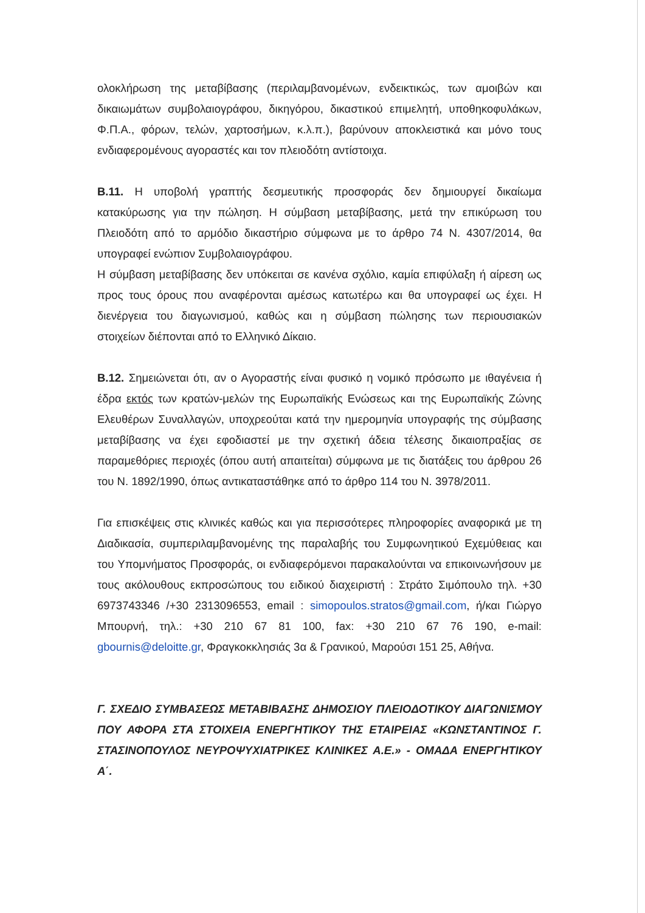ολοκλήρωση της μεταβίβασης (περιλαμβανομένων, ενδεικτικώς, των αμοιβών και δικαιωμάτων συμβολαιογράφου, δικηγόρου, δικαστικού επιμελητή, υποθηκοφυλάκων, Φ.Π.Α., φόρων, τελών, χαρτοσήμων, κ.λ.π.), βαρύνουν αποκλειστικά και μόνο τους ενδιαφερομένους αγοραστές και τον πλειοδότη αντίστοιχα.
Β.11. Η υποβολή γραπτής δεσμευτικής προσφοράς δεν δημιουργεί δικαίωμα κατακύρωσης για την πώληση. Η σύμβαση μεταβίβασης, μετά την επικύρωση του Πλειοδότη από το αρμόδιο δικαστήριο σύμφωνα με το άρθρο 74 Ν. 4307/2014, θα υπογραφεί ενώπιον Συμβολαιογράφου.
Η σύμβαση μεταβίβασης δεν υπόκειται σε κανένα σχόλιο, καμία επιφύλαξη ή αίρεση ως προς τους όρους που αναφέρονται αμέσως κατωτέρω και θα υπογραφεί ως έχει. Η διενέργεια του διαγωνισμού, καθώς και η σύμβαση πώλησης των περιουσιακών στοιχείων διέπονται από το Ελληνικό Δίκαιο.
Β.12. Σημειώνεται ότι, αν ο Αγοραστής είναι φυσικό η νομικό πρόσωπο με ιθαγένεια ή έδρα εκτός των κρατών-μελών της Ευρωπαϊκής Ενώσεως και της Ευρωπαϊκής Ζώνης Ελευθέρων Συναλλαγών, υποχρεούται κατά την ημερομηνία υπογραφής της σύμβασης μεταβίβασης να έχει εφοδιαστεί με την σχετική άδεια τέλεσης δικαιοπραξίας σε παραμεθόριες περιοχές (όπου αυτή απαιτείται) σύμφωνα με τις διατάξεις του άρθρου 26 του Ν. 1892/1990, όπως αντικαταστάθηκε από το άρθρο 114 του Ν. 3978/2011.
Για επισκέψεις στις κλινικές καθώς και για περισσότερες πληροφορίες αναφορικά με τη Διαδικασία, συμπεριλαμβανομένης της παραλαβής του Συμφωνητικού Εχεμύθειας και του Υπομνήματος Προσφοράς, οι ενδιαφερόμενοι παρακαλούνται να επικοινωνήσουν με τους ακόλουθους εκπροσώπους του ειδικού διαχειριστή : Στράτο Σιμόπουλο τηλ. +30 6973743346 /+30 2313096553, email : simopoulos.stratos@gmail.com, ή/και Γιώργο Μπουρνή, τηλ.: +30 210 67 81 100, fax: +30 210 67 76 190, e-mail: gbournis@deloitte.gr, Φραγκοκκλησιάς 3α & Γρανικού, Μαρούσι 151 25, Αθήνα.
Γ. ΣΧΕΔΙΟ ΣΥΜΒΑΣΕΩΣ ΜΕΤΑΒΙΒΑΣΗΣ ΔΗΜΟΣΙΟΥ ΠΛΕΙΟΔΟΤΙΚΟΥ ΔΙΑΓΩΝΙΣΜΟΥ ΠΟΥ ΑΦΟΡΑ ΣΤΑ ΣΤΟΙΧΕΙΑ ΕΝΕΡΓΗΤΙΚΟΥ ΤΗΣ ΕΤΑΙΡΕΙΑΣ «ΚΩΝΣΤΑΝΤΙΝΟΣ Γ. ΣΤΑΣΙΝΟΠΟΥΛΟΣ ΝΕΥΡΟΨΥΧΙΑΤΡΙΚΕΣ ΚΛΙΝΙΚΕΣ Α.Ε.» - ΟΜΑΔΑ ΕΝΕΡΓΗΤΙΚΟΥ Α΄.